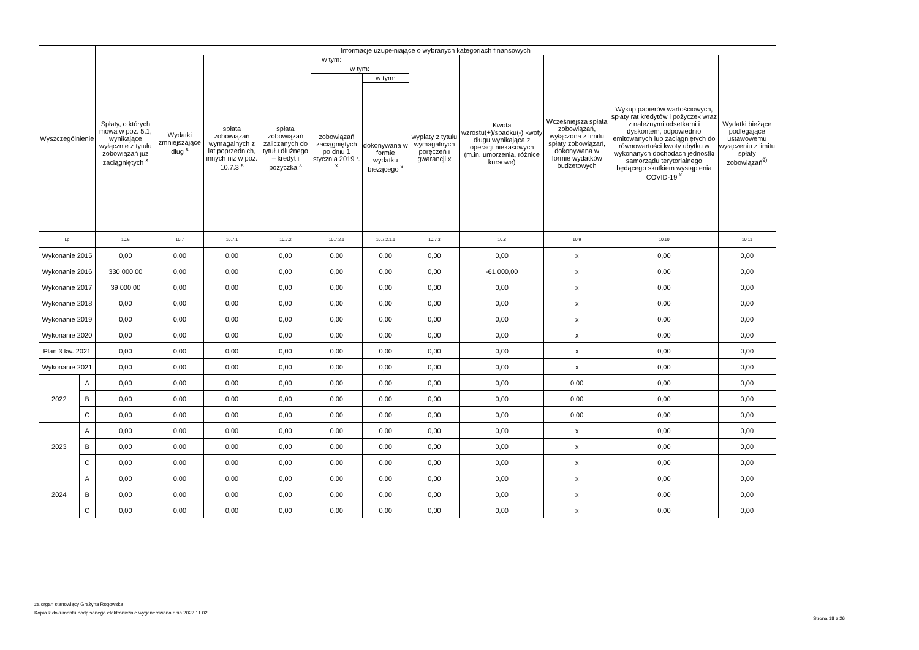| Wyszczególnienie | | Informacje uzupełniające o wybranych kategoriach finansowych | | | | | | | | | | |
| --- | --- | --- | --- | --- | --- | --- | --- | --- | --- | --- | --- | --- |
| | | Spłaty, o których mowa w poz. 5.1, wynikające wyłącznie z tytułu zobowiązań już zaciągniętych <sup>x</sup> | Wydatki zmniejszające dług <sup>x</sup> | w tym: | | | | | Kwota wzrostu(+)/spadku(-) kwoty długu wynikająca z operacji niekasowych (m.in. umorzenia, różnice kursowe) | Wcześniejsza spłata zobowiązań, wyłączona z limitu spłaty zobowiązań, dokonywana w formie wydatków budżetowych | Wykup papierów wartościowych, spłaty rat kredytów i pożyczek wraz z należnymi odsetkami i dyskontem, odpowiednio emitowanych lub zaciągniętych do równowartości kwoty ubytku w wykonanych dochodach jednostki samorządu terytorialnego będącego skutkiem wystąpienia COVID-19 <sup>x</sup> | Wydatki bieżące podlegające ustawowemu wyłączeniu z limitu spłaty zobowiązań<sup>9)</sup> |
| | | | | spłata zobowiązań wymagalnych z lat poprzednich, innych niż w poz. 10.7.3 <sup>x</sup> | spłata zobowiązań zaliczanych do tytułu dłużnego – kredyt i pożyczka <sup>x</sup> | w tym: | | wypłaty z tytułu wymagalnych poręczeń i gwarancji x | | | | |
| | | | | | | zobowiązań zaciągniętych po dniu 1 stycznia 2019 r. <sup>x</sup> | w tym: | | | | | |
| | | | | | | | dokonywana w formie wydatku bieżącego <sup>x</sup> | | | | | |
| Lp | | 10.6 | 10.7 | 10.7.1 | 10.7.2 | 10.7.2.1 | 10.7.2.1.1 | 10.7.3 | 10.8 | 10.9 | 10.10 | 10.11 |
| Wykonanie 2015 | | 0,00 | 0,00 | 0,00 | 0,00 | 0,00 | 0,00 | 0,00 | 0,00 | x | 0,00 | 0,00 |
| Wykonanie 2016 | | 330 000,00 | 0,00 | 0,00 | 0,00 | 0,00 | 0,00 | 0,00 | -61 000,00 | x | 0,00 | 0,00 |
| Wykonanie 2017 | | 39 000,00 | 0,00 | 0,00 | 0,00 | 0,00 | 0,00 | 0,00 | 0,00 | x | 0,00 | 0,00 |
| Wykonanie 2018 | | 0,00 | 0,00 | 0,00 | 0,00 | 0,00 | 0,00 | 0,00 | 0,00 | x | 0,00 | 0,00 |
| Wykonanie 2019 | | 0,00 | 0,00 | 0,00 | 0,00 | 0,00 | 0,00 | 0,00 | 0,00 | x | 0,00 | 0,00 |
| Wykonanie 2020 | | 0,00 | 0,00 | 0,00 | 0,00 | 0,00 | 0,00 | 0,00 | 0,00 | x | 0,00 | 0,00 |
| Plan 3 kw. 2021 | | 0,00 | 0,00 | 0,00 | 0,00 | 0,00 | 0,00 | 0,00 | 0,00 | x | 0,00 | 0,00 |
| Wykonanie 2021 | | 0,00 | 0,00 | 0,00 | 0,00 | 0,00 | 0,00 | 0,00 | 0,00 | x | 0,00 | 0,00 |
| 2022 | A | 0,00 | 0,00 | 0,00 | 0,00 | 0,00 | 0,00 | 0,00 | 0,00 | 0,00 | 0,00 | 0,00 |
| | B | 0,00 | 0,00 | 0,00 | 0,00 | 0,00 | 0,00 | 0,00 | 0,00 | 0,00 | 0,00 | 0,00 |
| | C | 0,00 | 0,00 | 0,00 | 0,00 | 0,00 | 0,00 | 0,00 | 0,00 | 0,00 | 0,00 | 0,00 |
| 2023 | A | 0,00 | 0,00 | 0,00 | 0,00 | 0,00 | 0,00 | 0,00 | 0,00 | x | 0,00 | 0,00 |
| | B | 0,00 | 0,00 | 0,00 | 0,00 | 0,00 | 0,00 | 0,00 | 0,00 | x | 0,00 | 0,00 |
| | C | 0,00 | 0,00 | 0,00 | 0,00 | 0,00 | 0,00 | 0,00 | 0,00 | x | 0,00 | 0,00 |
| 2024 | A | 0,00 | 0,00 | 0,00 | 0,00 | 0,00 | 0,00 | 0,00 | 0,00 | x | 0,00 | 0,00 |
| | B | 0,00 | 0,00 | 0,00 | 0,00 | 0,00 | 0,00 | 0,00 | 0,00 | x | 0,00 | 0,00 |
| | C | 0,00 | 0,00 | 0,00 | 0,00 | 0,00 | 0,00 | 0,00 | 0,00 | x | 0,00 | 0,00 |
za organ stanowiący Grażyna Rogowska
Kopia z dokumentu podpisanego elektronicznie wygenerowana dnia 2022.11.02
Strona 18 z 26